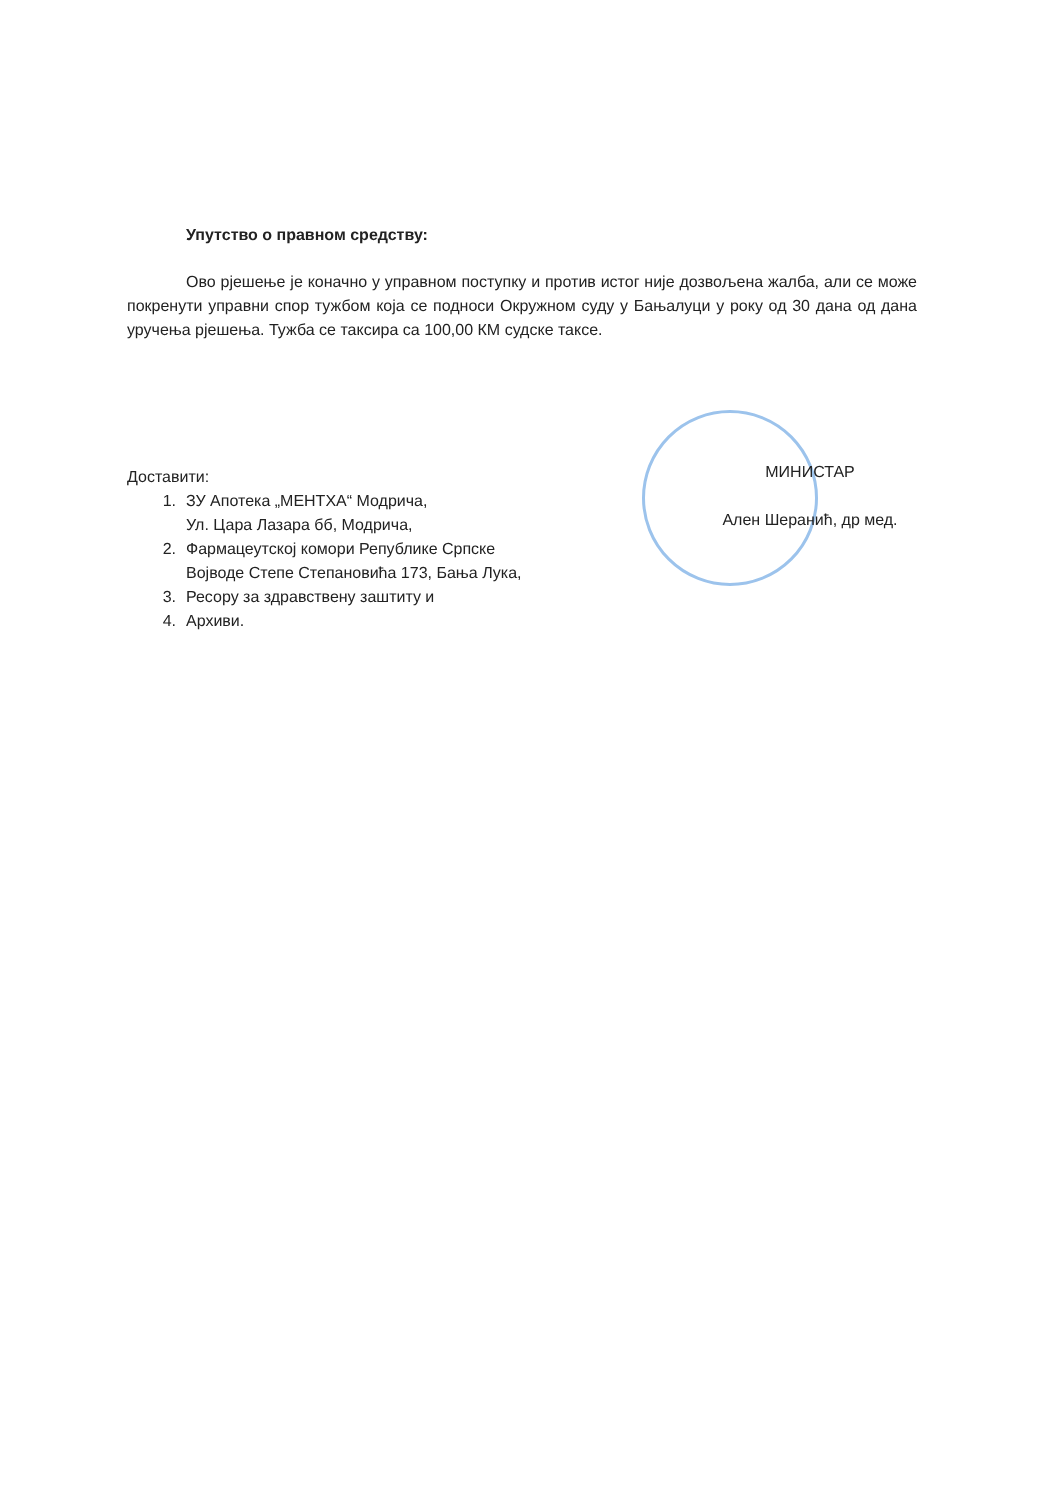Упутство о правном средству:
Ово рјешење је коначно у управном поступку и против истог није дозвољена жалба, али се може покренути управни спор тужбом која се подноси Окружном суду у Бањалуци у року од 30 дана од дана уручења рјешења. Тужба се таксира са 100,00 КМ судске таксе.
Доставити:
1. ЗУ Апотека „МЕНТХА“ Модрича,
Ул. Цара Лазара бб, Модрича,
2. Фармацеутској комори Републике Српске
Војводе Степе Степановића 173, Бања Лука,
3. Ресору за здравствену заштиту и
4. Архиви.
МИНИСТАР
Ален Шеранић, др мед.